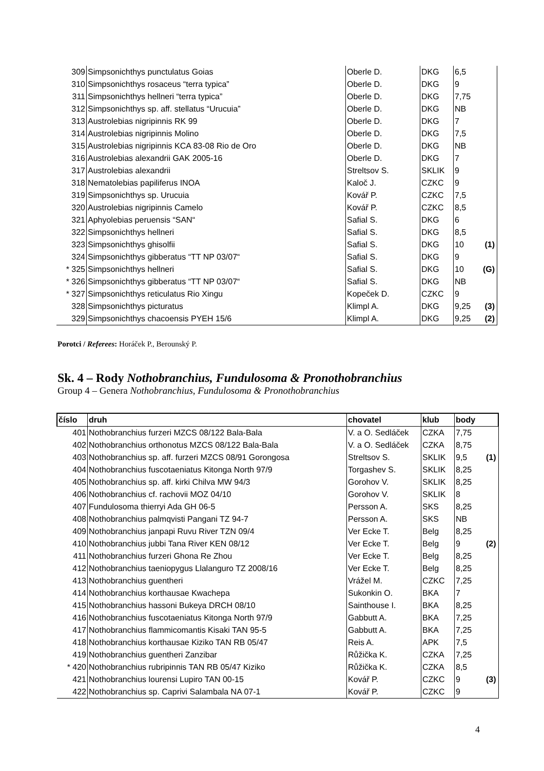| 309 | Simpsonichthys punctulatus Goias | Oberle D. | DKG | 6,5 |
| 310 | Simpsonichthys rosaceus “terra typica” | Oberle D. | DKG | 9 |
| 311 | Simpsonichthys hellneri “terra typica” | Oberle D. | DKG | 7,75 |
| 312 | Simpsonichthys sp. aff. stellatus “Urucuia” | Oberle D. | DKG | NB |
| 313 | Austrolebias nigripinnis RK 99 | Oberle D. | DKG | 7 |
| 314 | Austrolebias nigripinnis Molino | Oberle D. | DKG | 7,5 |
| 315 | Austrolebias nigripinnis KCA 83-08 Rio de Oro | Oberle D. | DKG | NB |
| 316 | Austrolebias alexandrii GAK 2005-16 | Oberle D. | DKG | 7 |
| 317 | Austrolebias alexandrii | Streltsov S. | SKLIK | 9 |
| 318 | Nematolebias papiliferus INOA | Kaloč J. | CZKC | 9 |
| 319 | Simpsonichthys sp. Urucuia | Kovář P. | CZKC | 7,5 |
| 320 | Austrolebias nigripinnis Camelo | Kovář P. | CZKC | 8,5 |
| 321 | Aphyolebias peruensis “SAN“ | Safial S. | DKG | 6 |
| 322 | Simpsonichthys hellneri | Safial S. | DKG | 8,5 |
| 323 | Simpsonichthys ghisolfii | Safial S. | DKG | 10 (1) |
| 324 | Simpsonichthys gibberatus “TT NP 03/07“ | Safial S. | DKG | 9 |
| * 325 | Simpsonichthys hellneri | Safial S. | DKG | 10 (G) |
| * 326 | Simpsonichthys gibberatus “TT NP 03/07“ | Safial S. | DKG | NB |
| * 327 | Simpsonichthys reticulatus Rio Xingu | Kopeček D. | CZKC | 9 |
| 328 | Simpsonichthys picturatus | Klimpl A. | DKG | 9,25 (3) |
| 329 | Simpsonichthys chacoensis PYEH 15/6 | Klimpl A. | DKG | 9,25 (2) |
Porotci / Referees: Horáček P., Berounský P.
Sk. 4 – Rody Nothobranchius, Fundulosoma & Pronothobranchius
Group 4 – Genera Nothobranchius, Fundulosoma & Pronothobranchius
| číslo | druh | chovatel | klub | body |
| --- | --- | --- | --- | --- |
| 401 | Nothobranchius furzeri MZCS 08/122 Bala-Bala | V. a O. Sedláček | CZKA | 7,75 |
| 402 | Nothobranchius orthonotus MZCS 08/122 Bala-Bala | V. a O. Sedláček | CZKA | 8,75 |
| 403 | Nothobranchius sp. aff. furzeri MZCS 08/91 Gorongosa | Streltsov S. | SKLIK | 9,5 (1) |
| 404 | Nothobranchius fuscotaeniatus Kitonga North 97/9 | Torgashev S. | SKLIK | 8,25 |
| 405 | Nothobranchius sp. aff. kirki Chilva MW 94/3 | Gorohov V. | SKLIK | 8,25 |
| 406 | Nothobranchius cf. rachovii MOZ 04/10 | Gorohov V. | SKLIK | 8 |
| 407 | Fundulosoma thierryi Ada GH 06-5 | Persson A. | SKS | 8,25 |
| 408 | Nothobranchius palmqvisti Pangani TZ 94-7 | Persson A. | SKS | NB |
| 409 | Nothobranchius janpapi Ruvu River TZN 09/4 | Ver Ecke T. | Belg | 8,25 |
| 410 | Nothobranchius jubbi Tana River KEN 08/12 | Ver Ecke T. | Belg | 9 (2) |
| 411 | Nothobranchius furzeri Ghona Re Zhou | Ver Ecke T. | Belg | 8,25 |
| 412 | Nothobranchius taeniopygus Llalanguro TZ 2008/16 | Ver Ecke T. | Belg | 8,25 |
| 413 | Nothobranchius guentheri | Vrážel M. | CZKC | 7,25 |
| 414 | Nothobranchius korthausae Kwachepa | Sukonkin O. | BKA | 7 |
| 415 | Nothobranchius hassoni Bukeya DRCH 08/10 | Sainthouse I. | BKA | 8,25 |
| 416 | Nothobranchius fuscotaeniatus Kitonga North 97/9 | Gabbutt A. | BKA | 7,25 |
| 417 | Nothobranchius flammicomantis Kisaki TAN 95-5 | Gabbutt A. | BKA | 7,25 |
| 418 | Nothobranchius korthausae Kiziko TAN RB 05/47 | Reis A. | APK | 7,5 |
| 419 | Nothobranchius guentheri Zanzibar | Růžička K. | CZKA | 7,25 |
| * 420 | Nothobranchius rubripinnis TAN RB 05/47 Kiziko | Růžička K. | CZKA | 8,5 |
| 421 | Nothobranchius lourensi Lupiro TAN 00-15 | Kovář P. | CZKC | 9 (3) |
| 422 | Nothobranchius sp. Caprivi Salambala NA 07-1 | Kovář P. | CZKC | 9 |
4